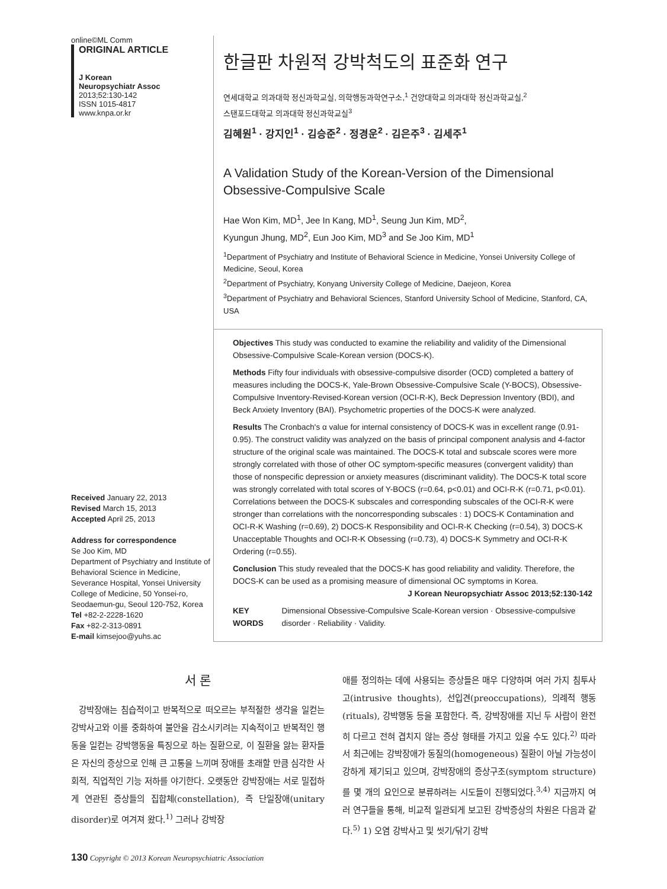online©ML Comm
ORIGINAL ARTICLE
J Korean
Neuropsychiatr Assoc
2013;52:130-142
ISSN 1015-4817
www.knpa.or.kr
Received January 22, 2013
Revised March 15, 2013
Accepted April 25, 2013
Address for correspondence
Se Joo Kim, MD
Department of Psychiatry and Institute of Behavioral Science in Medicine, Severance Hospital, Yonsei University College of Medicine, 50 Yonsei-ro, Seodaemun-gu, Seoul 120-752, Korea
Tel +82-2-2228-1620
Fax +82-2-313-0891
E-mail kimsejoo@yuhs.ac
한글판 차원적 강박척도의 표준화 연구
연세대학교 의과대학 정신과학교실, 의학행동과학연구소,<sup>1</sup> 건양대학교 의과대학 정신과학교실,<sup>2</sup>
스탠포드대학교 의과대학 정신과학교실<sup>3</sup>
김혜원<sup>1</sup> · 강지인<sup>1</sup> · 김승준<sup>2</sup> · 정경운<sup>2</sup> · 김은주<sup>3</sup> · 김세주<sup>1</sup>
A Validation Study of the Korean-Version of the Dimensional Obsessive-Compulsive Scale
Hae Won Kim, MD<sup>1</sup>, Jee In Kang, MD<sup>1</sup>, Seung Jun Kim, MD<sup>2</sup>,
Kyungun Jhung, MD<sup>2</sup>, Eun Joo Kim, MD<sup>3</sup> and Se Joo Kim, MD<sup>1</sup>
<sup>1</sup> Department of Psychiatry and Institute of Behavioral Science in Medicine, Yonsei University College of Medicine, Seoul, Korea
<sup>2</sup> Department of Psychiatry, Konyang University College of Medicine, Daejeon, Korea
<sup>3</sup> Department of Psychiatry and Behavioral Sciences, Stanford University School of Medicine, Stanford, CA, USA
Objectives This study was conducted to examine the reliability and validity of the Dimensional Obsessive-Compulsive Scale-Korean version (DOCS-K).
Methods Fifty four individuals with obsessive-compulsive disorder (OCD) completed a battery of measures including the DOCS-K, Yale-Brown Obsessive-Compulsive Scale (Y-BOCS), Obsessive-Compulsive Inventory-Revised-Korean version (OCI-R-K), Beck Depression Inventory (BDI), and Beck Anxiety Inventory (BAI). Psychometric properties of the DOCS-K were analyzed.
Results The Cronbach's α value for internal consistency of DOCS-K was in excellent range (0.91-0.95). The construct validity was analyzed on the basis of principal component analysis and 4-factor structure of the original scale was maintained. The DOCS-K total and subscale scores were more strongly correlated with those of other OC symptom-specific measures (convergent validity) than those of nonspecific depression or anxiety measures (discriminant validity). The DOCS-K total score was strongly correlated with total scores of Y-BOCS (r=0.64, p<0.01) and OCI-R-K (r=0.71, p<0.01). Correlations between the DOCS-K subscales and corresponding subscales of the OCI-R-K were stronger than correlations with the noncorresponding subscales : 1) DOCS-K Contamination and OCI-R-K Washing (r=0.69), 2) DOCS-K Responsibility and OCI-R-K Checking (r=0.54), 3) DOCS-K Unacceptable Thoughts and OCI-R-K Obsessing (r=0.73), 4) DOCS-K Symmetry and OCI-R-K Ordering (r=0.55).
Conclusion This study revealed that the DOCS-K has good reliability and validity. Therefore, the DOCS-K can be used as a promising measure of dimensional OC symptoms in Korea.
J Korean Neuropsychiatr Assoc 2013;52:130-142
KEY WORDS Dimensional Obsessive-Compulsive Scale-Korean version · Obsessive-compulsive disorder · Reliability · Validity.
서 론
강박장애는 침습적이고 반복적으로 떠오르는 부적절한 생각을 일컫는 강박사고와 이를 중화하여 불안을 감소시키려는 지속적이고 반복적인 행동을 일컫는 강박행동을 특징으로 하는 질환으로, 이 질환을 앓는 환자들은 자신의 증상으로 인해 큰 고통을 느끼며 장애를 초래할 만큼 심각한 사회적, 직업적인 기능 저하를 야기한다. 오랫동안 강박장애는 서로 밀접하게 연관된 증상들의 집합체(constellation), 즉 단일장애(unitary disorder)로 여겨져 왔다.<sup>1)</sup> 그러나 강박장
애를 정의하는 데에 사용되는 증상들은 매우 다양하며 여러 가지 침투사고(intrusive thoughts), 선입견(preoccupations), 의례적 행동(rituals), 강박행동 등을 포함한다. 즉, 강박장애를 지닌 두 사람이 완전히 다르고 전혀 겹치지 않는 증상 형태를 가지고 있을 수도 있다.<sup>2)</sup> 따라서 최근에는 강박장애가 동질의(homogeneous) 질환이 아닐 가능성이 강하게 제기되고 있으며, 강박장애의 증상구조(symptom structure)를 몇 개의 요인으로 분류하려는 시도들이 진행되었다.<sup>3,4)</sup> 지금까지 여러 연구들을 통해, 비교적 일관되게 보고된 강박증상의 차원은 다음과 같다.<sup>5)</sup> 1) 오염 강박사고 및 씻기/닦기 강박
130 Copyright © 2013 Korean Neuropsychiatric Association